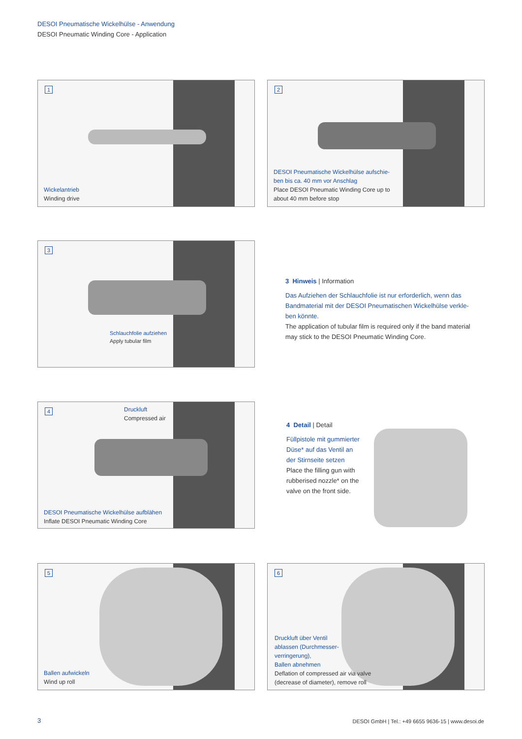DESOI Pneumatische Wickelhülse - Anwendung
DESOI Pneumatic Winding Core - Application
1
Wickelantrieb
Winding drive
2
DESOI Pneumatische Wickelhülse aufschie-
ben bis ca. 40 mm vor Anschlag
Place DESOI Pneumatic Winding Core up to
about 40 mm before stop
3
Schlauchfolie aufziehen
Apply tubular film
3 Hinweis | Information
Das Aufziehen der Schlauchfolie ist nur erforderlich, wenn das
Bandmaterial mit der DESOI Pneumatischen Wickelhülse verkle-
ben könnte.
The application of tubular film is required only if the band material
may stick to the DESOI Pneumatic Winding Core.
4
Druckluft
Compressed air
DESOI Pneumatische Wickelhülse aufblähen
Inflate DESOI Pneumatic Winding Core
4 Detail | Detail
Füllpistole mit gummierter
Düse* auf das Ventil an
der Stirnseite setzen
Place the filling gun with
rubberised nozzle* on the
valve on the front side.
5
Ballen aufwickeln
Wind up roll
6
Druckluft über Ventil
ablassen (Durchmesser-
verringerung),
Ballen abnehmen
Deflation of compressed air via valve
(decrease of diameter), remove roll
3
DESOI GmbH | Tel.: +49 6655 9636-15 | www.desoi.de